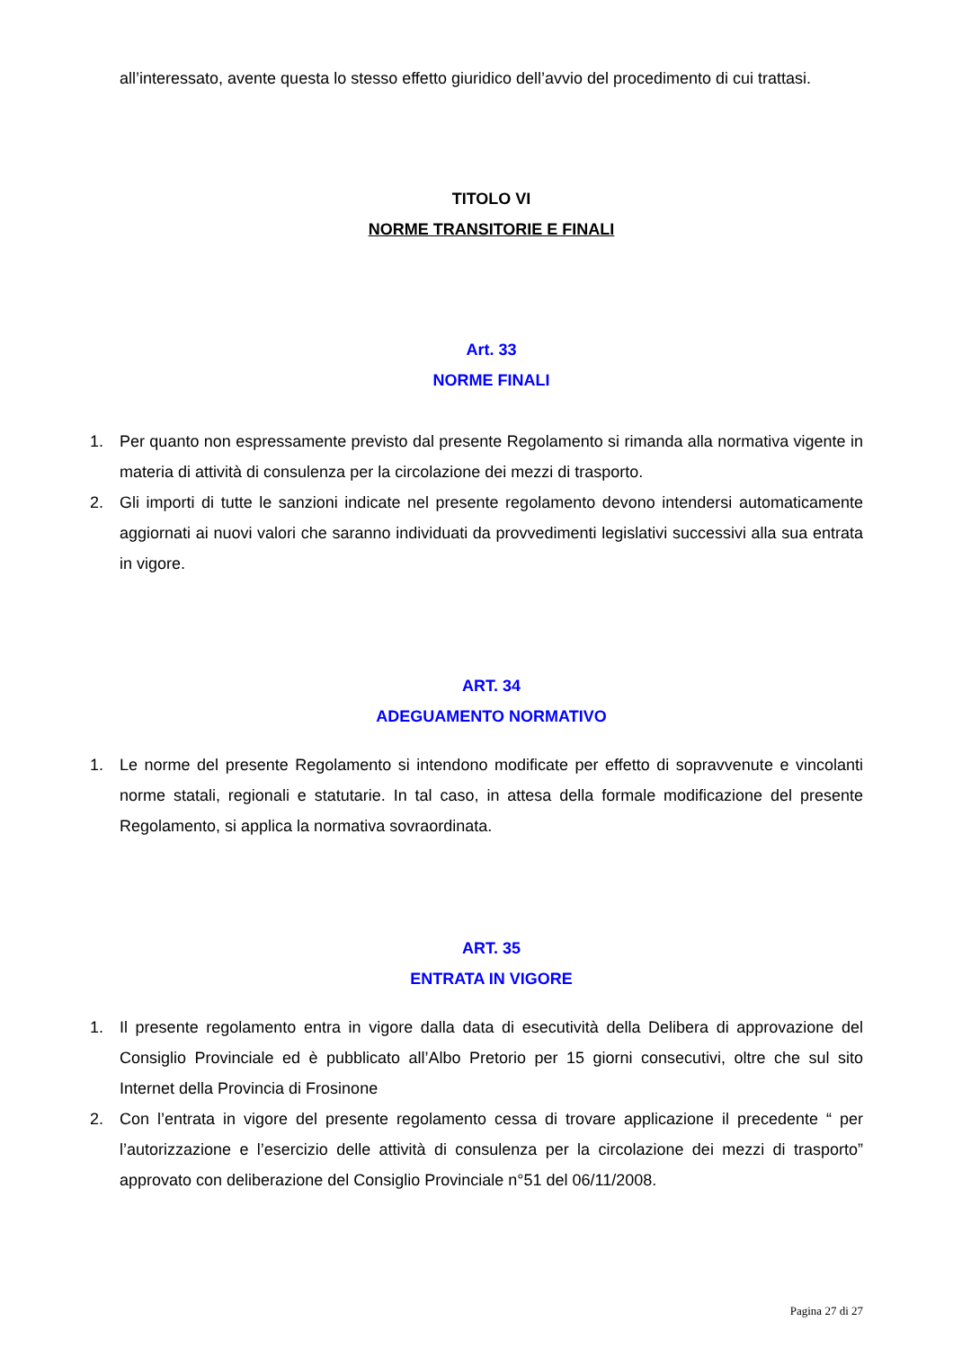all’interessato, avente questa lo stesso effetto giuridico dell’avvio del procedimento di cui trattasi.
TITOLO VI
NORME TRANSITORIE E FINALI
Art. 33
NORME FINALI
1. Per quanto non espressamente previsto dal presente Regolamento si rimanda alla normativa vigente in materia di attività di consulenza per la circolazione dei mezzi di trasporto.
2. Gli importi di tutte le sanzioni indicate nel presente regolamento devono intendersi automaticamente aggiornati ai nuovi valori che saranno individuati da provvedimenti legislativi successivi alla sua entrata in vigore.
ART. 34
ADEGUAMENTO NORMATIVO
1. Le norme del presente Regolamento si intendono modificate per effetto di sopravvenute e vincolanti norme statali, regionali e statutarie. In tal caso, in attesa della formale modificazione del presente Regolamento, si applica la normativa sovraordinata.
ART. 35
ENTRATA IN VIGORE
1. Il presente regolamento entra in vigore dalla data di esecutività della Delibera di approvazione del Consiglio Provinciale ed è pubblicato all’Albo Pretorio per 15 giorni consecutivi, oltre che sul sito Internet della Provincia di Frosinone
2. Con l’entrata in vigore del presente regolamento cessa di trovare applicazione il precedente “ per l’autorizzazione e l’esercizio delle attività di consulenza per la circolazione dei mezzi di trasporto” approvato con deliberazione del Consiglio Provinciale n°51 del 06/11/2008.
Pagina 27 di 27